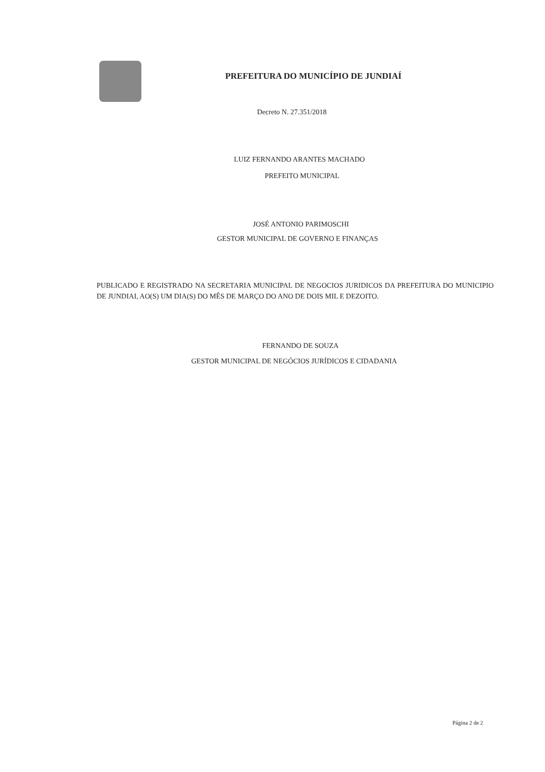PREFEITURA DO MUNICÍPIO DE JUNDIAÍ
Decreto N. 27.351/2018
LUIZ FERNANDO ARANTES MACHADO
PREFEITO MUNICIPAL
JOSÉ ANTONIO PARIMOSCHI
GESTOR MUNICIPAL DE GOVERNO E FINANÇAS
PUBLICADO E REGISTRADO NA SECRETARIA MUNICIPAL DE NEGOCIOS JURIDICOS DA PREFEITURA DO MUNICIPIO DE JUNDIAI, AO(S) UM DIA(S) DO MÊS DE MARÇO DO ANO DE DOIS MIL E DEZOITO.
FERNANDO DE SOUZA
GESTOR MUNICIPAL DE NEGÓCIOS JURÍDICOS E CIDADANIA
Página 2 de 2